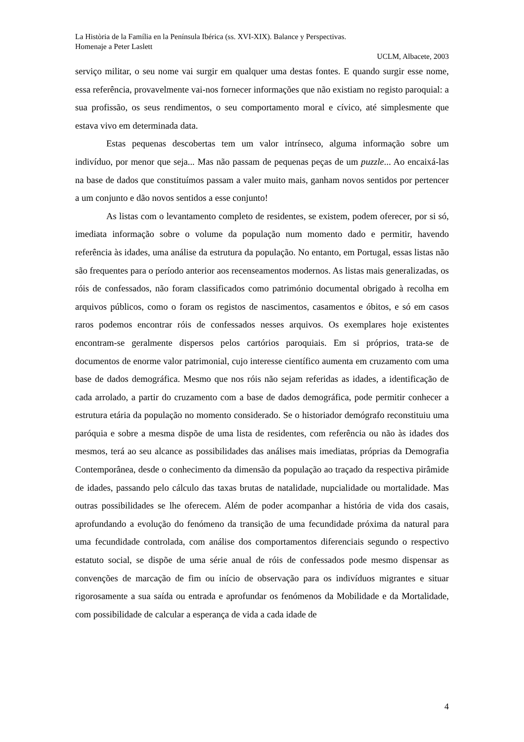La Història de la Família en la Península Ibérica (ss. XVI-XIX). Balance y Perspectivas.
Homenaje a Peter Laslett
UCLM, Albacete, 2003
serviço militar, o seu nome vai surgir em qualquer uma destas fontes. E quando surgir esse nome, essa referência, provavelmente vai-nos fornecer informações que não existiam no registo paroquial: a sua profissão, os seus rendimentos, o seu comportamento moral e cívico, até simplesmente que estava vivo em determinada data.
Estas pequenas descobertas tem um valor intrínseco, alguma informação sobre um indivíduo, por menor que seja... Mas não passam de pequenas peças de um puzzle... Ao encaixá-las na base de dados que constituímos passam a valer muito mais, ganham novos sentidos por pertencer a um conjunto e dão novos sentidos a esse conjunto!
As listas com o levantamento completo de residentes, se existem, podem oferecer, por si só, imediata informação sobre o volume da população num momento dado e permitir, havendo referência às idades, uma análise da estrutura da população. No entanto, em Portugal, essas listas não são frequentes para o período anterior aos recenseamentos modernos. As listas mais generalizadas, os róis de confessados, não foram classificados como património documental obrigado à recolha em arquivos públicos, como o foram os registos de nascimentos, casamentos e óbitos, e só em casos raros podemos encontrar róis de confessados nesses arquivos. Os exemplares hoje existentes encontram-se geralmente dispersos pelos cartórios paroquiais. Em si próprios, trata-se de documentos de enorme valor patrimonial, cujo interesse científico aumenta em cruzamento com uma base de dados demográfica. Mesmo que nos róis não sejam referidas as idades, a identificação de cada arrolado, a partir do cruzamento com a base de dados demográfica, pode permitir conhecer a estrutura etária da população no momento considerado. Se o historiador demógrafo reconstituiu uma paróquia e sobre a mesma dispõe de uma lista de residentes, com referência ou não às idades dos mesmos, terá ao seu alcance as possibilidades das análises mais imediatas, próprias da Demografia Contemporânea, desde o conhecimento da dimensão da população ao traçado da respectiva pirâmide de idades, passando pelo cálculo das taxas brutas de natalidade, nupcialidade ou mortalidade. Mas outras possibilidades se lhe oferecem. Além de poder acompanhar a história de vida dos casais, aprofundando a evolução do fenómeno da transição de uma fecundidade próxima da natural para uma fecundidade controlada, com análise dos comportamentos diferenciais segundo o respectivo estatuto social, se dispõe de uma série anual de róis de confessados pode mesmo dispensar as convenções de marcação de fim ou início de observação para os indivíduos migrantes e situar rigorosamente a sua saída ou entrada e aprofundar os fenómenos da Mobilidade e da Mortalidade, com possibilidade de calcular a esperança de vida a cada idade de
4